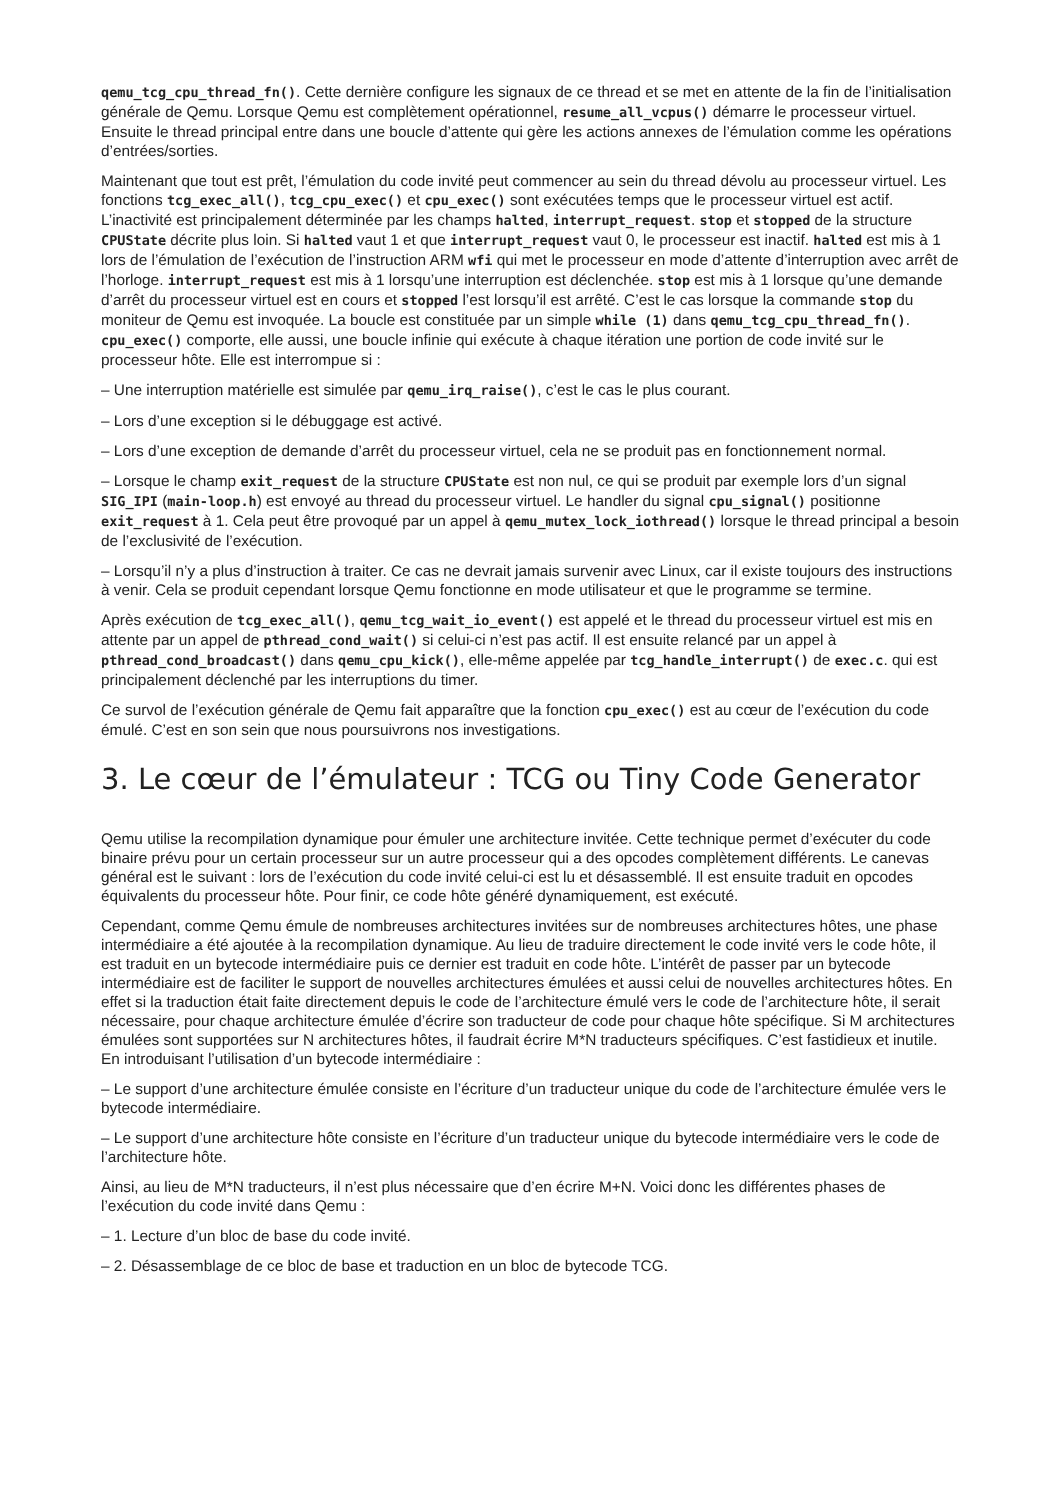qemu_tcg_cpu_thread_fn(). Cette dernière configure les signaux de ce thread et se met en attente de la fin de l’initialisation générale de Qemu. Lorsque Qemu est complètement opérationnel, resume_all_vcpus() démarre le processeur virtuel. Ensuite le thread principal entre dans une boucle d’attente qui gère les actions annexes de l’émulation comme les opérations d’entrées/sorties.
Maintenant que tout est prêt, l’émulation du code invité peut commencer au sein du thread dévolu au processeur virtuel. Les fonctions tcg_exec_all(), tcg_cpu_exec() et cpu_exec() sont exécutées temps que le processeur virtuel est actif. L’inactivité est principalement déterminée par les champs halted, interrupt_request. stop et stopped de la structure CPUState décrite plus loin. Si halted vaut 1 et que interrupt_request vaut 0, le processeur est inactif. halted est mis à 1 lors de l’émulation de l’exécution de l’instruction ARM wfi qui met le processeur en mode d’attente d’interruption avec arrêt de l’horloge. interrupt_request est mis à 1 lorsqu’une interruption est déclenchée. stop est mis à 1 lorsque qu’une demande d’arrêt du processeur virtuel est en cours et stopped l’est lorsqu’il est arrêté. C’est le cas lorsque la commande stop du moniteur de Qemu est invoquée. La boucle est constituée par un simple while (1) dans qemu_tcg_cpu_thread_fn(). cpu_exec() comporte, elle aussi, une boucle infinie qui exécute à chaque itération une portion de code invité sur le processeur hôte. Elle est interrompue si :
– Une interruption matérielle est simulée par qemu_irq_raise(), c’est le cas le plus courant.
– Lors d’une exception si le débuggage est activé.
– Lors d’une exception de demande d’arrêt du processeur virtuel, cela ne se produit pas en fonctionnement normal.
– Lorsque le champ exit_request de la structure CPUState est non nul, ce qui se produit par exemple lors d’un signal SIG_IPI (main-loop.h) est envoyé au thread du processeur virtuel. Le handler du signal cpu_signal() positionne exit_request à 1. Cela peut être provoqué par un appel à qemu_mutex_lock_iothread() lorsque le thread principal a besoin de l’exclusivité de l’exécution.
– Lorsqu’il n’y a plus d’instruction à traiter. Ce cas ne devrait jamais survenir avec Linux, car il existe toujours des instructions à venir. Cela se produit cependant lorsque Qemu fonctionne en mode utilisateur et que le programme se termine.
Après exécution de tcg_exec_all(), qemu_tcg_wait_io_event() est appelé et le thread du processeur virtuel est mis en attente par un appel de pthread_cond_wait() si celui-ci n’est pas actif. Il est ensuite relancé par un appel à pthread_cond_broadcast() dans qemu_cpu_kick(), elle-même appelée par tcg_handle_interrupt() de exec.c. qui est principalement déclenché par les interruptions du timer.
Ce survol de l’exécution générale de Qemu fait apparaître que la fonction cpu_exec() est au cœur de l’exécution du code émulé. C’est en son sein que nous poursuivrons nos investigations.
3. Le cœur de l’émulateur : TCG ou Tiny Code Generator
Qemu utilise la recompilation dynamique pour émuler une architecture invitée. Cette technique permet d’exécuter du code binaire prévu pour un certain processeur sur un autre processeur qui a des opcodes complètement différents. Le canevas général est le suivant : lors de l’exécution du code invité celui-ci est lu et désassemblé. Il est ensuite traduit en opcodes équivalents du processeur hôte. Pour finir, ce code hôte généré dynamiquement, est exécuté.
Cependant, comme Qemu émule de nombreuses architectures invitées sur de nombreuses architectures hôtes, une phase intermédiaire a été ajoutée à la recompilation dynamique. Au lieu de traduire directement le code invité vers le code hôte, il est traduit en un bytecode intermédiaire puis ce dernier est traduit en code hôte. L’intérêt de passer par un bytecode intermédiaire est de faciliter le support de nouvelles architectures émulées et aussi celui de nouvelles architectures hôtes. En effet si la traduction était faite directement depuis le code de l’architecture émulé vers le code de l’architecture hôte, il serait nécessaire, pour chaque architecture émulée d’écrire son traducteur de code pour chaque hôte spécifique. Si M architectures émulées sont supportées sur N architectures hôtes, il faudrait écrire M*N traducteurs spécifiques. C’est fastidieux et inutile. En introduisant l’utilisation d’un bytecode intermédiaire :
– Le support d’une architecture émulée consiste en l’écriture d’un traducteur unique du code de l’architecture émulée vers le bytecode intermédiaire.
– Le support d’une architecture hôte consiste en l’écriture d’un traducteur unique du bytecode intermédiaire vers le code de l’architecture hôte.
Ainsi, au lieu de M*N traducteurs, il n’est plus nécessaire que d’en écrire M+N. Voici donc les différentes phases de l’exécution du code invité dans Qemu :
– 1. Lecture d’un bloc de base du code invité.
– 2. Désassemblage de ce bloc de base et traduction en un bloc de bytecode TCG.